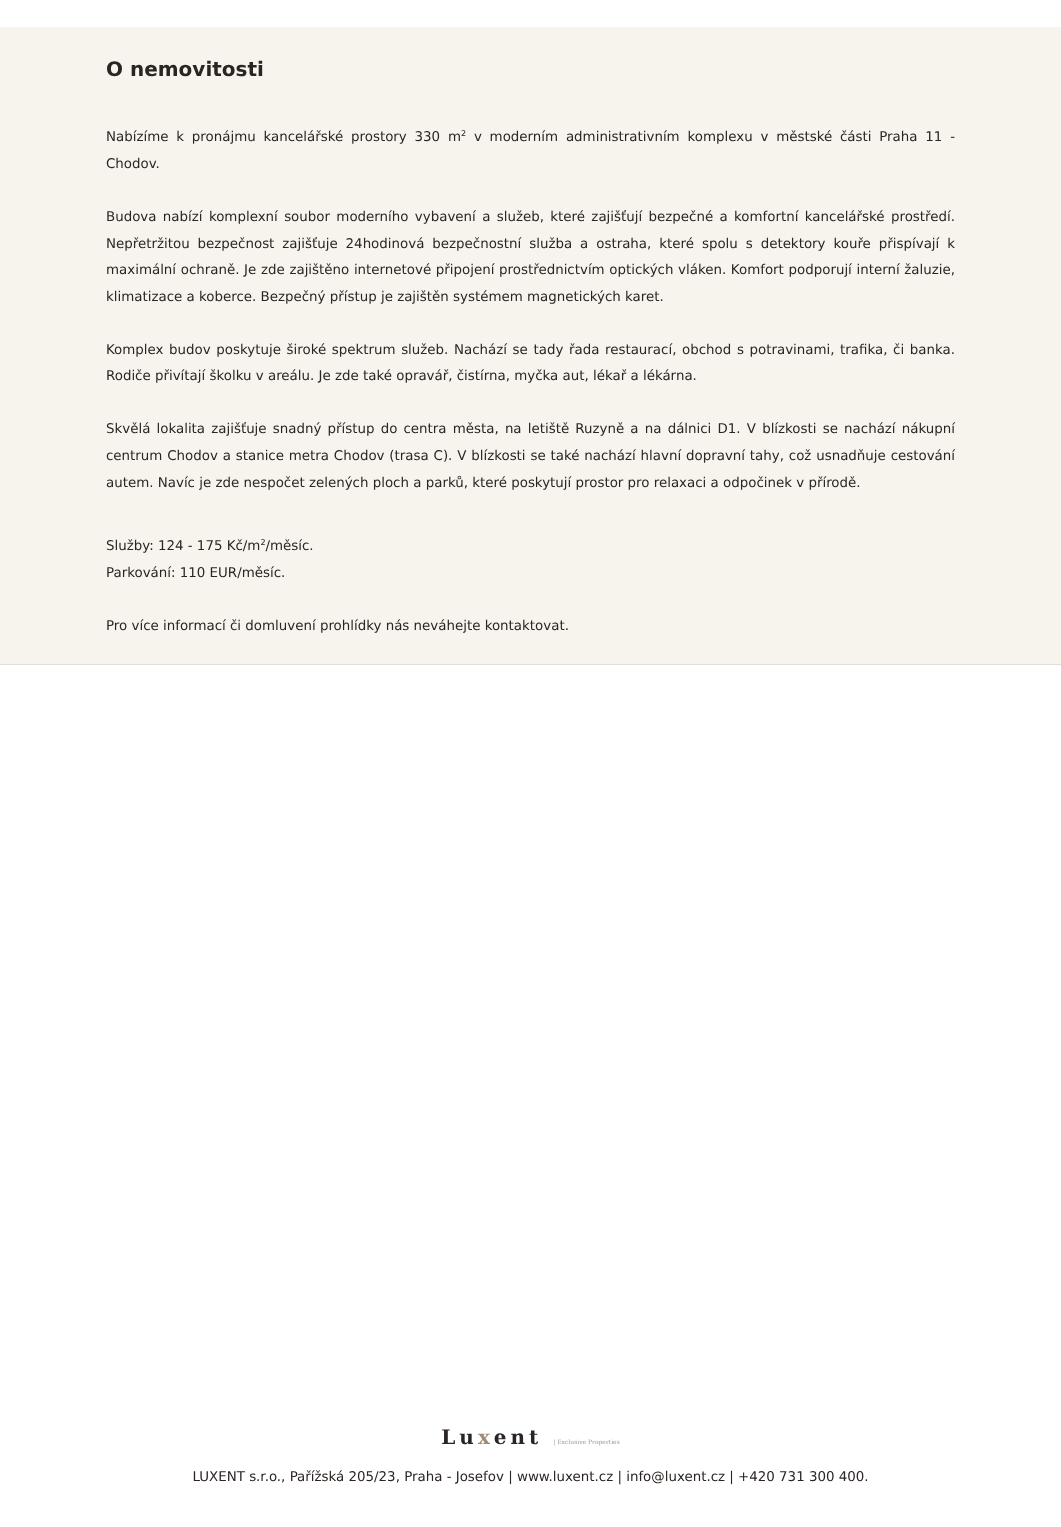O nemovitosti
Nabízíme k pronájmu kancelářské prostory 330 m<sup>2</sup> v moderním administrativním komplexu v městské části Praha 11 - Chodov.
Budova nabízí komplexní soubor moderního vybavení a služeb, které zajišťují bezpečné a komfortní kancelářské prostředí. Nepřetržitou bezpečnost zajišťuje 24hodinová bezpečnostní služba a ostraha, které spolu s detektory kouře přispívají k maximální ochraně. Je zde zajištěno internetové připojení prostřednictvím optických vláken. Komfort podporují interní žaluzie, klimatizace a koberce. Bezpečný přístup je zajištěn systémem magnetických karet.
Komplex budov poskytuje široké spektrum služeb. Nachází se tady řada restaurací, obchod s potravinami, trafika, či banka. Rodiče přivítají školku v areálu. Je zde také opravář, čistírna, myčka aut, lékař a lékárna.
Skvělá lokalita zajišťuje snadný přístup do centra města, na letiště Ruzyně a na dálnici D1. V blízkosti se nachází nákupní centrum Chodov a stanice metra Chodov (trasa C). V blízkosti se také nachází hlavní dopravní tahy, což usnadňuje cestování autem. Navíc je zde nespočet zelených ploch a parků, které poskytují prostor pro relaxaci a odpočinek v přírodě.
Služby: 124 - 175 Kč/m<sup>2</sup>/měsíc.
Parkování: 110 EUR/měsíc.
Pro více informací či domluvení prohlídky nás neváhejte kontaktovat.
Luxent | Exclusive Properties
LUXENT s.r.o., Pařížská 205/23, Praha - Josefov | www.luxent.cz | info@luxent.cz | +420 731 300 400.